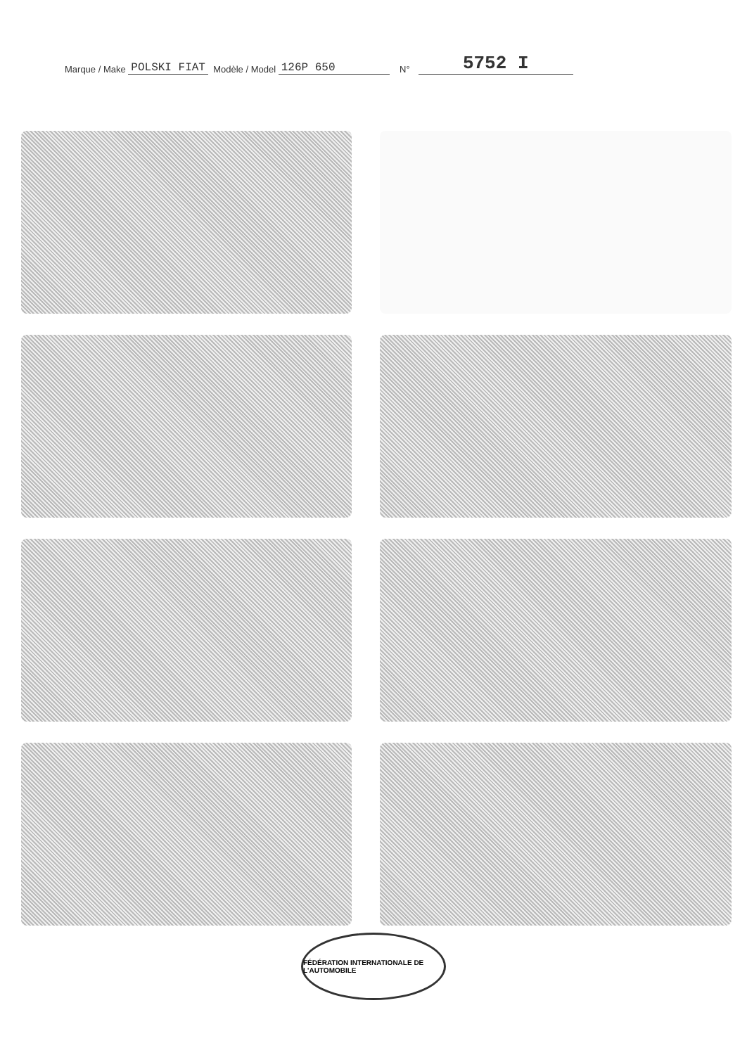Marque / Make POLSKI FIAT Modèle / Model 126P 650 N° 5752 I
FÉDÉRATION INTERNATIONALE DE L'AUTOMOBILE